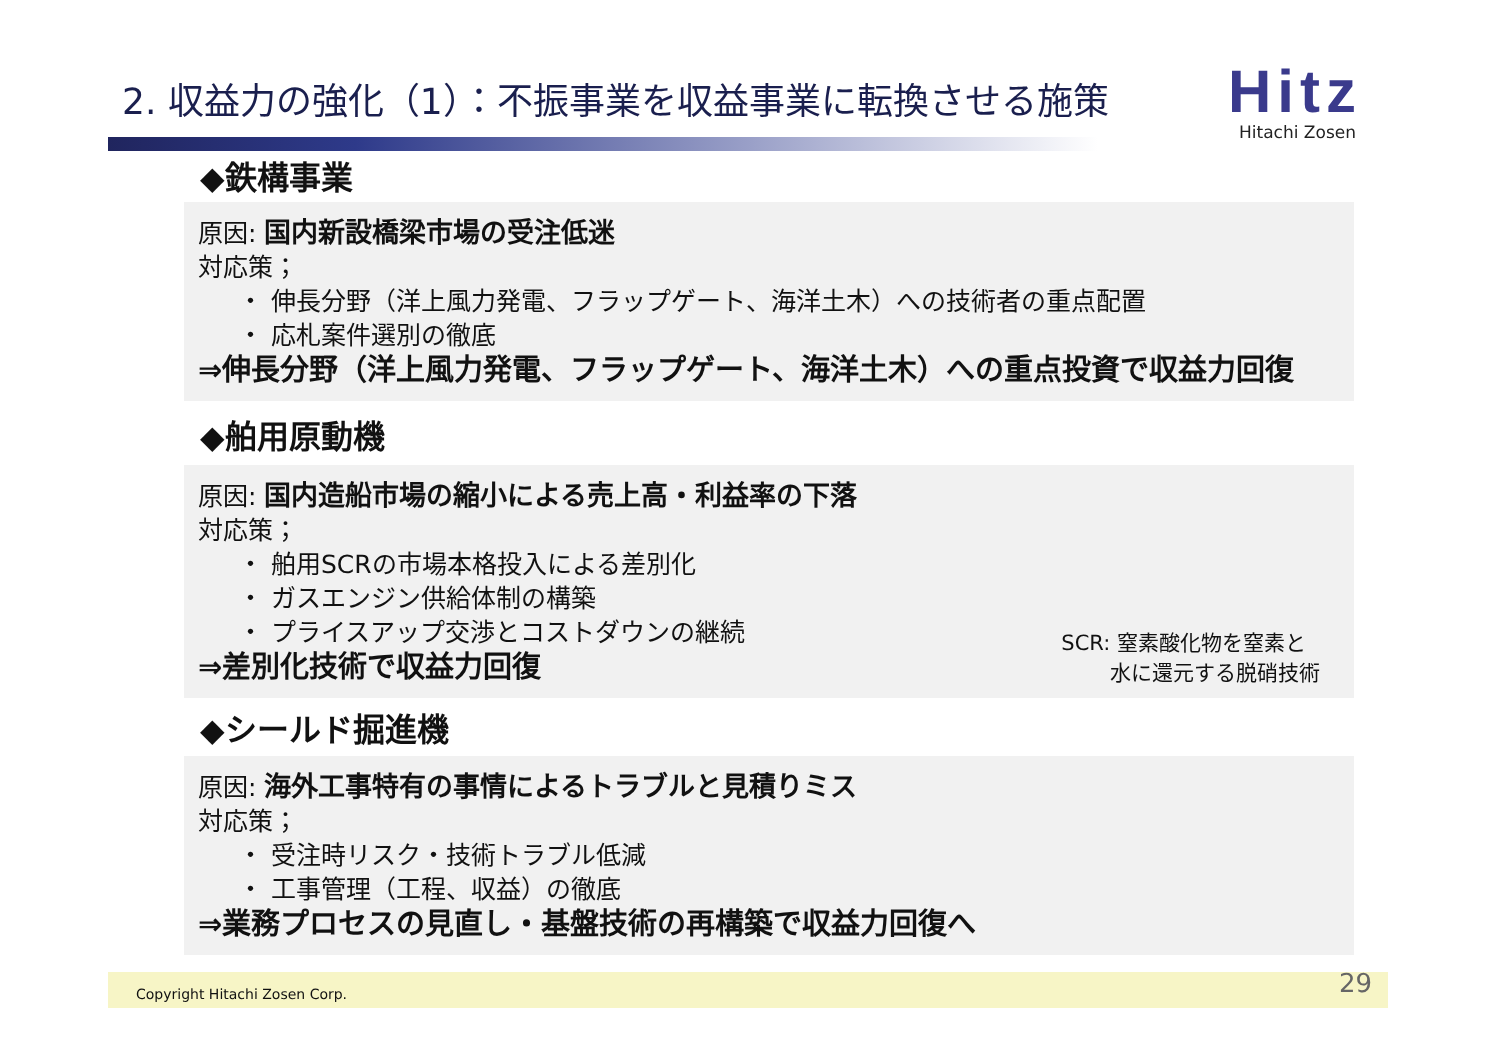2. 収益力の強化（1）：不振事業を収益事業に転換させる施策
Hitz
Hitachi Zosen
◆鉄構事業
原因: 国内新設橋梁市場の受注低迷
対応策；
・ 伸長分野（洋上風力発電、フラップゲート、海洋土木）への技術者の重点配置
・ 応札案件選別の徹底
⇒伸長分野（洋上風力発電、フラップゲート、海洋土木）への重点投資で収益力回復
◆舶用原動機
原因: 国内造船市場の縮小による売上高・利益率の下落
対応策；
・ 舶用SCRの市場本格投入による差別化
・ ガスエンジン供給体制の構築
・ プライスアップ交渉とコストダウンの継続
⇒差別化技術で収益力回復
SCR: 窒素酸化物を窒素と
　　 水に還元する脱硝技術
◆シールド掘進機
原因: 海外工事特有の事情によるトラブルと見積りミス
対応策；
・ 受注時リスク・技術トラブル低減
・ 工事管理（工程、収益）の徹底
⇒業務プロセスの見直し・基盤技術の再構築で収益力回復へ
Copyright Hitachi Zosen Corp. 29